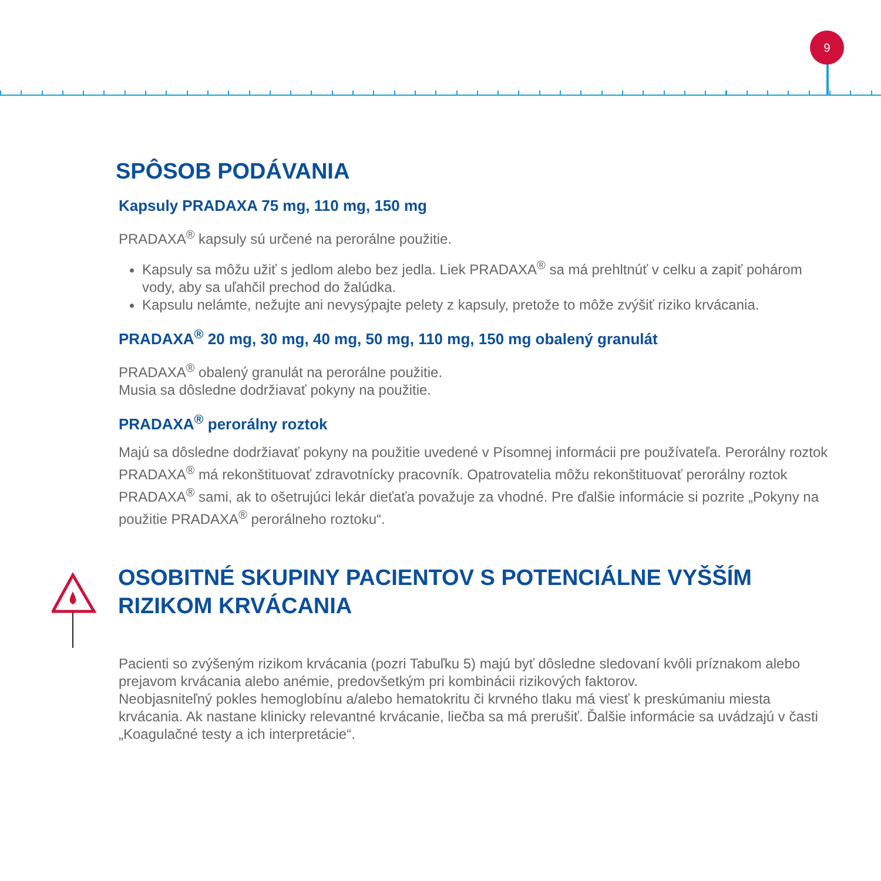9
SPÔSOB PODÁVANIA
Kapsuly PRADAXA 75 mg, 110 mg, 150 mg
PRADAXA<sup>®</sup> kapsuly sú určené na perorálne použitie.
Kapsuly sa môžu užiť s jedlom alebo bez jedla. Liek PRADAXA<sup>®</sup> sa má prehltnúť v celku a zapiť pohárom vody, aby sa uľahčil prechod do žalúdka.
Kapsulu nelámte, nežujte ani nevysýpajte pelety z kapsuly, pretože to môže zvýšiť riziko krvácania.
PRADAXA<sup>®</sup> 20 mg, 30 mg, 40 mg, 50 mg, 110 mg, 150 mg obalený granulát
PRADAXA<sup>®</sup> obalený granulát na perorálne použitie.
Musia sa dôsledne dodržiavať pokyny na použitie.
PRADAXA<sup>®</sup> perorálny roztok
Majú sa dôsledne dodržiavať pokyny na použitie uvedené v Písomnej informácii pre používateľa. Perorálny roztok PRADAXA<sup>®</sup> má rekonštituovať zdravotnícky pracovník. Opatrovatelia môžu rekonštituovať perorálny roztok PRADAXA<sup>®</sup> sami, ak to ošetrujúci lekár dieťaťa považuje za vhodné. Pre ďalšie informácie si pozrite „Pokyny na použitie PRADAXA<sup>®</sup> perorálneho roztoku“.
OSOBITNÉ SKUPINY PACIENTOV S POTENCIÁLNE VYŠŠÍM RIZIKOM KRVÁCANIA
Pacienti so zvýšeným rizikom krvácania (pozri Tabuľku 5) majú byť dôsledne sledovaní kvôli príznakom alebo prejavom krvácania alebo anémie, predovšetkým pri kombinácii rizikových faktorov.
Neobjasniteľný pokles hemoglobínu a/alebo hematokritu či krvného tlaku má viesť k preskúmaniu miesta krvácania. Ak nastane klinicky relevantné krvácanie, liečba sa má prerušiť. Ďalšie informácie sa uvádzajú v časti „Koagulačné testy a ich interpretácie“.